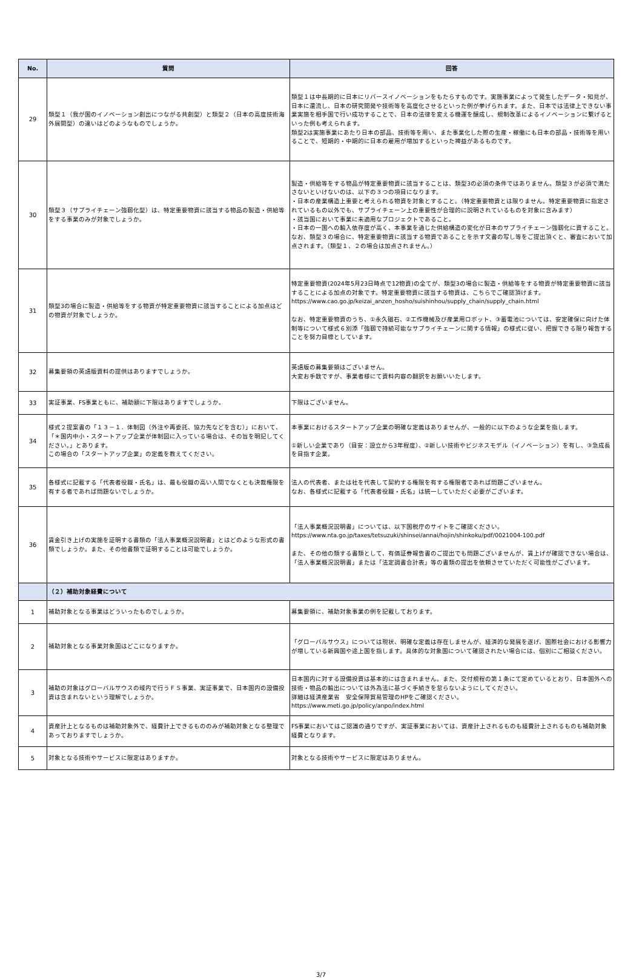| No. | 質問 | 回答 |
| --- | --- | --- |
| 29 | 類型１（我が国のイノベーション創出につながる共創型）と類型２（日本の高度技術海外展開型）の違いはどのようなものでしょうか。 | 類型１は中長期的に日本にリバースイノベーションをもたらすものです。実施事業によって発生したデータ・知見が、日本に還流し、日本の研究開発や技術等を高度化させるといった例が挙げられます。また、日本では法律上できない事業実施を相手国で行い成功することで、日本の法律を変える機運を醸成し、規制改革によるイノベーションに繋げるといった例も考えられます。 類型2は実施事業にあたり日本の部品、技術等を用い、また事業化した際の生産・稼働にも日本の部品・技術等を用いることで、短期的・中期的に日本の雇用が増加するといった裨益があるものです。 |
| 30 | 類型３（サプライチェーン強靱化型）は、特定重要物資に該当する物品の製造・供給等をする事業のみが対象でしょうか。 | 製造・供給等をする物品が特定重要物資に該当することは、類型3の必須の条件ではありません。類型３が必須で満たさないといけないのは、以下の３つの項目になります。 ・日本の産業構造上重要と考えられる物資を対象とすること。（特定重要物資とは限りません。特定重要物資に指定されているもの以外でも、サプライチェーン上の重要性が合理的に説明されているものを対象に含みます） ・該当国において事業に未適用なプロジェクトであること。 ・日本の一国への輸入依存度が高く、本事業を通じた供給構造の変化が日本のサプライチェーン強靱化に資すること。 なお、類型３の場合に、特定重要物資に該当する物資であることを示す文書の写し等をご提出頂くと、審査において加点されます。（類型１、２の場合は加点されません。） |
| 31 | 類型3の場合に製造・供給等をする物資が特定重要物資に該当することによる加点はどの物資が対象でしょうか。 | 特定重要物資(2024年5月23日時点で12物資)の全てが、類型3の場合に製造・供給等をする物資が特定重要物資に該当することによる加点の対象です。特定重要物資に該当する物資は、こちらでご確認頂けます。 https://www.cao.go.jp/keizai_anzen_hosho/suishinhou/supply_chain/supply_chain.html なお、特定重要物資のうち、①永久磁石、②工作機械及び産業用ロボット、③蓄電池については、安定確保に向けた体制等について様式６別添「強靱で持続可能なサプライチェーンに関する情報」の様式に従い、把握できる限り報告することを努力目標としています。 |
| 32 | 募集要領の英語版資料の提供はありますでしょうか。 | 英語版の募集要領はございません。 大変お手数ですが、事業者様にて資料内容の翻訳をお願いいたします。 |
| 33 | 実証事業、FS事業ともに、補助額に下限はありますでしょうか。 | 下限はございません。 |
| 34 | 様式２提案書の「１３－１．体制図（外注や再委託、協力先などを含む）」において、「＊国内中小・スタートアップ企業が体制図に入っている場合は、その旨を明記してください。」とあります。 この場合の「スタートアップ企業」の定義を教えてください。 | 本事業におけるスタートアップ企業の明確な定義はありませんが、一般的に以下のような企業を指します。 ①新しい企業であり（目安：設立から3年程度）、②新しい技術やビジネスモデル（イノベーション）を有し、③急成長を目指す企業。 |
| 35 | 各様式に記載する「代表者役職・氏名」は、最も役職の高い人間でなくとも決裁権限を有する者であれば問題ないでしょうか。 | 法人の代表者、または社を代表して契約する権限を有する権限者であれば問題ございません。 なお、各様式に記載する「代表者役職・氏名」は統一していただく必要がございます。 |
| 36 | 賃金引き上げの実施を証明する書類の「法人事業概況説明書」とはどのような形式の書類でしょうか。また、その他書類で証明することは可能でしょうか。 | 「法人事業概況説明書」については、以下国税庁のサイトをご確認ください。 https://www.nta.go.jp/taxes/tetsuzuki/shinsei/annai/hojin/shinkoku/pdf/0021004-100.pdf また、その他の類する書類として、有価証券報告書のご提出でも問題ございませんが、賃上げが確認できない場合は、「法人事業概況説明書」または「法定調書合計表」等の書類の提出を依頼させていただく可能性がございます。 |
| | （２）補助対象経費について | |
| 1 | 補助対象となる事業はどういったものでしょうか。 | 募集要領に、補助対象事業の例を記載しております。 |
| 2 | 補助対象となる事業対象国はどこになりますか。 | 「グローバルサウス」については現状、明確な定義は存在しませんが、経済的な発展を遂げ、国際社会における影響力が増している新興国や途上国を指します。具体的な対象国について確認されたい場合には、個別にご相談ください。 |
| 3 | 補助の対象はグローバルサウスの域内で行うＦＳ事業、実証事業で、日本国内の設備投資は含まれないという理解でしょうか。 | 日本国内に対する設備投資は基本的には含まれません。また、交付規程の第１条にて定めているとおり、日本国外への技術・物品の輸出については外為法に基づく手続きを怠らないようにしてください。 詳細は経済産業省 安全保障貿易管理のHPをご確認ください。 https://www.meti.go.jp/policy/anpo/index.html |
| 4 | 資産計上となるものは補助対象外で、経費計上できるもののみが補助対象となる整理であっておりますでしょうか。 | FS事業においてはご認識の通りですが、実証事業においては、資産計上されるものも経費計上されるものも補助対象経費となります。 |
| 5 | 対象となる技術やサービスに限定はありますか。 | 対象となる技術やサービスに限定はありません。 |
3/7